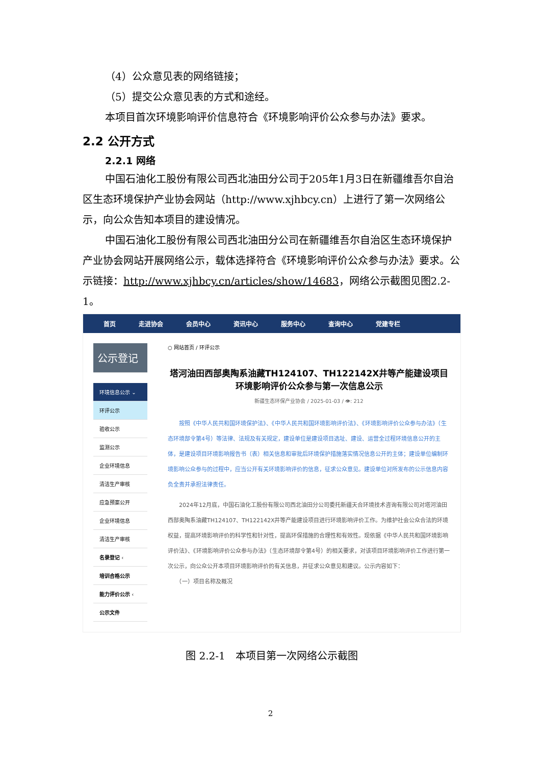（4）公众意见表的网络链接；
（5）提交公众意见表的方式和途经。
本项目首次环境影响评价信息符合《环境影响评价公众参与办法》要求。
2.2 公开方式
2.2.1 网络
中国石油化工股份有限公司西北油田分公司于205年1月3日在新疆维吾尔自治区生态环境保护产业协会网站（http://www.xjhbcy.cn）上进行了第一次网络公示，向公众告知本项目的建设情况。
中国石油化工股份有限公司西北油田分公司在新疆维吾尔自治区生态环境保护产业协会网站开展网络公示，载体选择符合《环境影响评价公众参与办法》要求。公示链接：http://www.xjhbcy.cn/articles/show/14683，网络公示截图见图2.2-1。
首页 走进协会 会员中心 资讯中心 服务中心 查询中心 党建专栏
公示登记
环境信息公示 ⌄
环评公示
验收公示
监测公示
企业环境信息
清洁生产审核
应急预案公开
企业环境信息
清洁生产审核
名录登记 ‹
培训合格公示
能力评价公示 ‹
公示文件
○ 网站首页 / 环评公示
塔河油田西部奥陶系油藏TH124107、TH122142X井等产能建设项目 环境影响评价公众参与第一次信息公示
新疆生态环保产业协会 / 2025-01-03 / 👁: 212
　　按照《中华人民共和国环境保护法》、《中华人民共和国环境影响评价法》、《环境影响评价公众参与办法》（生态环境部令第4号）等法律、法规及有关规定，建设单位是建设项目选址、建设、运营全过程环境信息公开的主体，是建设项目环境影响报告书（表）相关信息和审批后环境保护措施落实情况信息公开的主体；建设单位编制环境影响公众参与的过程中，应当公开有关环境影响评价的信息，征求公众意见。建设单位对所发布的公示信息内容负全责并承担法律责任。
　　2024年12月底，中国石油化工股份有限公司西北油田分公司委托新疆天合环境技术咨询有限公司对塔河油田西部奥陶系油藏TH124107、TH122142X井等产能建设项目进行环境影响评价工作。为维护社会公众合法的环境权益，提高环境影响评价的科学性和针对性，提高环保措施的合理性和有效性。现依据《中华人民共和国环境影响评价法》、《环境影响评价公众参与办法》（生态环境部令第4号）的相关要求，对该项目环境影响评价工作进行第一次公示，向公众公开本项目环境影响评价的有关信息，并征求公众意见和建议。公示内容如下：
　　（一）项目名称及概况
图 2.2-1　本项目第一次网络公示截图
2